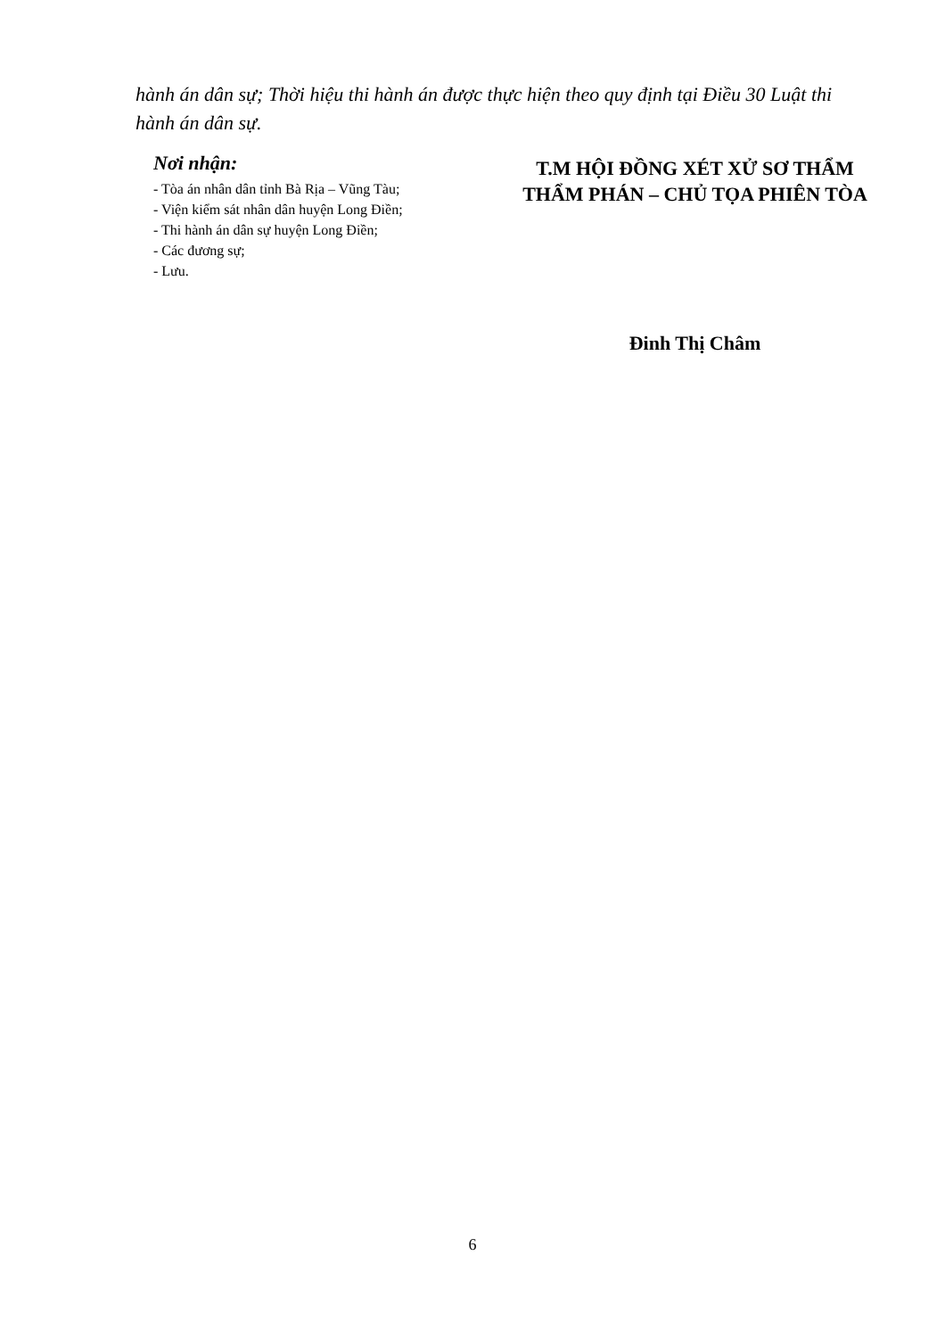hành án dân sự; Thời hiệu thi hành án được thực hiện theo quy định tại Điều 30 Luật thi hành án dân sự.
Nơi nhận:
- Tòa án nhân dân tỉnh Bà Rịa – Vũng Tàu;
- Viện kiểm sát nhân dân huyện Long Điền;
- Thi hành án dân sự huyện Long Điền;
- Các đương sự;
- Lưu.
T.M HỘI ĐỒNG XÉT XỬ SƠ THẨM
THẨM PHÁN – CHỦ TỌA PHIÊN TÒA
Đinh Thị Châm
6